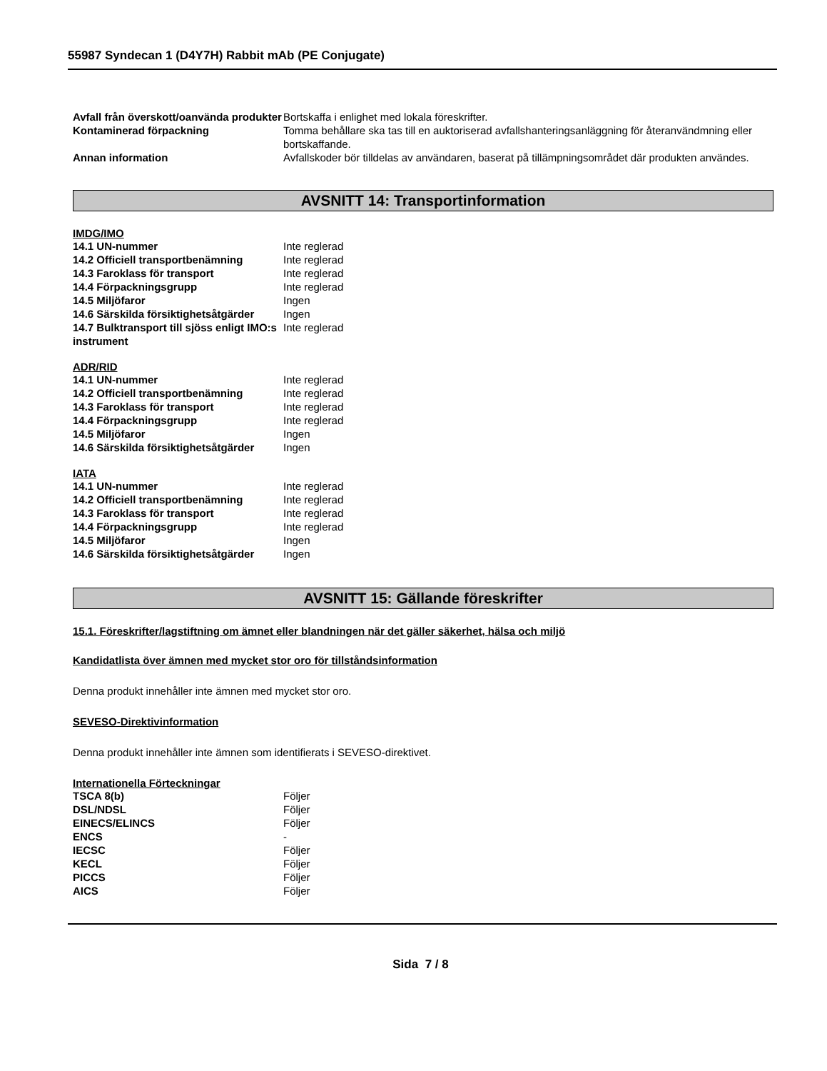55987 Syndecan 1 (D4Y7H) Rabbit mAb (PE Conjugate)
| Avfall från överskott/oanvända produkter | Bortskaffa i enlighet med lokala föreskrifter. |
| Kontaminerad förpackning | Tomma behållare ska tas till en auktoriserad avfallshanteringsanläggning för återanvändmning eller bortskaffande. |
| Annan information | Avfallskoder bör tilldelas av användaren, baserat på tillämpningsområdet där produkten användes. |
AVSNITT 14: Transportinformation
IMDG/IMO
| 14.1 UN-nummer | Inte reglerad |
| 14.2 Officiell transportbenämning | Inte reglerad |
| 14.3 Faroklass för transport | Inte reglerad |
| 14.4 Förpackningsgrupp | Inte reglerad |
| 14.5 Miljöfaror | Ingen |
| 14.6 Särskilda försiktighetsåtgärder | Ingen |
| 14.7 Bulktransport till sjöss enligt IMO:s instrument | Inte reglerad |
ADR/RID
| 14.1 UN-nummer | Inte reglerad |
| 14.2 Officiell transportbenämning | Inte reglerad |
| 14.3 Faroklass för transport | Inte reglerad |
| 14.4 Förpackningsgrupp | Inte reglerad |
| 14.5 Miljöfaror | Ingen |
| 14.6 Särskilda försiktighetsåtgärder | Ingen |
IATA
| 14.1 UN-nummer | Inte reglerad |
| 14.2 Officiell transportbenämning | Inte reglerad |
| 14.3 Faroklass för transport | Inte reglerad |
| 14.4 Förpackningsgrupp | Inte reglerad |
| 14.5 Miljöfaror | Ingen |
| 14.6 Särskilda försiktighetsåtgärder | Ingen |
AVSNITT 15: Gällande föreskrifter
15.1. Föreskrifter/lagstiftning om ämnet eller blandningen när det gäller säkerhet, hälsa och miljö
Kandidatlista över ämnen med mycket stor oro för tillståndsinformation
Denna produkt innehåller inte ämnen med mycket stor oro.
SEVESO-Direktivinformation
Denna produkt innehåller inte ämnen som identifierats i SEVESO-direktivet.
Internationella Förteckningar
| TSCA 8(b) | Följer |
| DSL/NDSL | Följer |
| EINECS/ELINCS | Följer |
| ENCS | - |
| IECSC | Följer |
| KECL | Följer |
| PICCS | Följer |
| AICS | Följer |
Sida 7 / 8